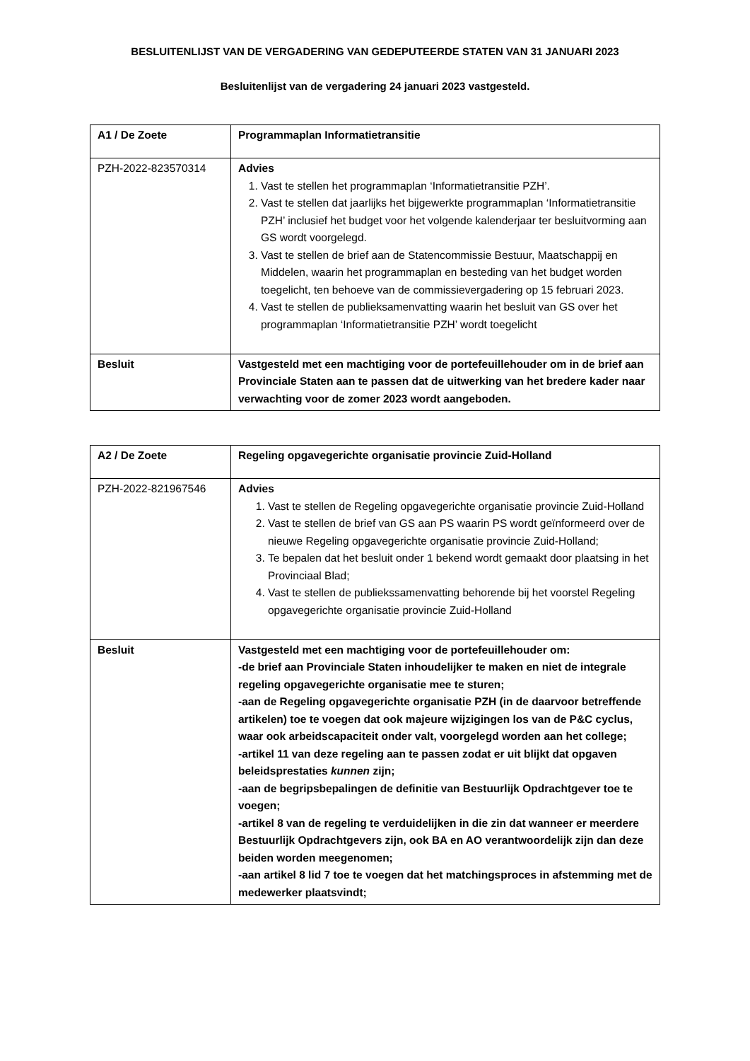BESLUITENLIJST VAN DE VERGADERING VAN GEDEPUTEERDE STATEN VAN 31 JANUARI 2023
Besluitenlijst van de vergadering 24 januari 2023 vastgesteld.
| A1 / De Zoete | Programmaplan Informatietransitie |
| PZH-2022-823570314 | Advies 1. Vast te stellen het programmaplan ‘Informatietransitie PZH’. 2. Vast te stellen dat jaarlijks het bijgewerkte programmaplan ‘Informatietransitie PZH’ inclusief het budget voor het volgende kalenderjaar ter besluitvorming aan GS wordt voorgelegd. 3. Vast te stellen de brief aan de Statencommissie Bestuur, Maatschappij en Middelen, waarin het programmaplan en besteding van het budget worden toegelicht, ten behoeve van de commissievergadering op 15 februari 2023. 4. Vast te stellen de publieksamenvatting waarin het besluit van GS over het programmaplan ‘Informatietransitie PZH’ wordt toegelicht |
| Besluit | Vastgesteld met een machtiging voor de portefeuillehouder om in de brief aan Provinciale Staten aan te passen dat de uitwerking van het bredere kader naar verwachting voor de zomer 2023 wordt aangeboden. |
| A2 / De Zoete | Regeling opgavegerichte organisatie provincie Zuid-Holland |
| PZH-2022-821967546 | Advies 1. Vast te stellen de Regeling opgavegerichte organisatie provincie Zuid-Holland 2. Vast te stellen de brief van GS aan PS waarin PS wordt geïnformeerd over de nieuwe Regeling opgavegerichte organisatie provincie Zuid-Holland; 3. Te bepalen dat het besluit onder 1 bekend wordt gemaakt door plaatsing in het Provinciaal Blad; 4. Vast te stellen de publiekssamenvatting behorende bij het voorstel Regeling opgavegerichte organisatie provincie Zuid-Holland |
| Besluit | Vastgesteld met een machtiging voor de portefeuillehouder om: -de brief aan Provinciale Staten inhoudelijker te maken en niet de integrale regeling opgavegerichte organisatie mee te sturen; -aan de Regeling opgavegerichte organisatie PZH (in de daarvoor betreffende artikelen) toe te voegen dat ook majeure wijzigingen los van de P&C cyclus, waar ook arbeidscapaciteit onder valt, voorgelegd worden aan het college; -artikel 11 van deze regeling aan te passen zodat er uit blijkt dat opgaven beleidsprestaties kunnen zijn; -aan de begripsbepalingen de definitie van Bestuurlijk Opdrachtgever toe te voegen; -artikel 8 van de regeling te verduidelijken in die zin dat wanneer er meerdere Bestuurlijk Opdrachtgevers zijn, ook BA en AO verantwoordelijk zijn dan deze beiden worden meegenomen; -aan artikel 8 lid 7 toe te voegen dat het matchingsproces in afstemming met de medewerker plaatsvindt; |